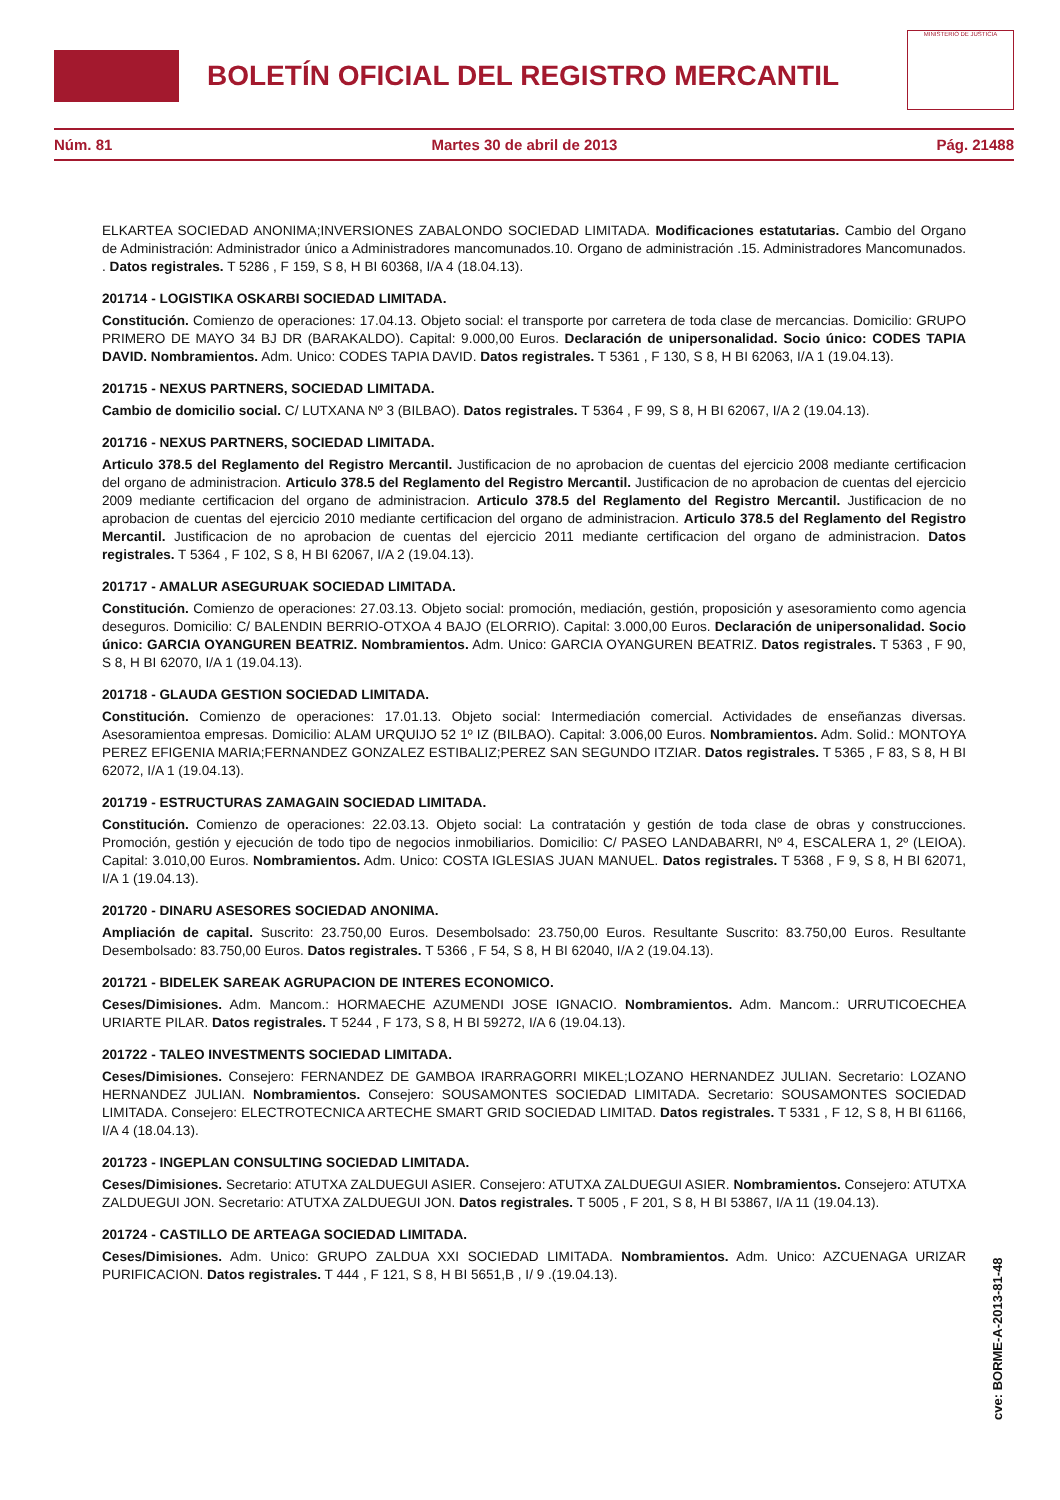BOLETÍN OFICIAL DEL REGISTRO MERCANTIL
MINISTERIO DE JUSTICIA
Núm. 81 Martes 30 de abril de 2013 Pág. 21488
ELKARTEA SOCIEDAD ANONIMA;INVERSIONES ZABALONDO SOCIEDAD LIMITADA. Modificaciones estatutarias. Cambio del Organo de Administración: Administrador único a Administradores mancomunados.10. Organo de administración .15. Administradores Mancomunados. . Datos registrales. T 5286 , F 159, S 8, H BI 60368, I/A 4 (18.04.13).
201714 - LOGISTIKA OSKARBI SOCIEDAD LIMITADA.
Constitución. Comienzo de operaciones: 17.04.13. Objeto social: el transporte por carretera de toda clase de mercancias. Domicilio: GRUPO PRIMERO DE MAYO 34 BJ DR (BARAKALDO). Capital: 9.000,00 Euros. Declaración de unipersonalidad. Socio único: CODES TAPIA DAVID. Nombramientos. Adm. Unico: CODES TAPIA DAVID. Datos registrales. T 5361 , F 130, S 8, H BI 62063, I/A 1 (19.04.13).
201715 - NEXUS PARTNERS, SOCIEDAD LIMITADA.
Cambio de domicilio social. C/ LUTXANA Nº 3 (BILBAO). Datos registrales. T 5364 , F 99, S 8, H BI 62067, I/A 2 (19.04.13).
201716 - NEXUS PARTNERS, SOCIEDAD LIMITADA.
Articulo 378.5 del Reglamento del Registro Mercantil. Justificacion de no aprobacion de cuentas del ejercicio 2008 mediante certificacion del organo de administracion. Articulo 378.5 del Reglamento del Registro Mercantil. Justificacion de no aprobacion de cuentas del ejercicio 2009 mediante certificacion del organo de administracion. Articulo 378.5 del Reglamento del Registro Mercantil. Justificacion de no aprobacion de cuentas del ejercicio 2010 mediante certificacion del organo de administracion. Articulo 378.5 del Reglamento del Registro Mercantil. Justificacion de no aprobacion de cuentas del ejercicio 2011 mediante certificacion del organo de administracion. Datos registrales. T 5364 , F 102, S 8, H BI 62067, I/A 2 (19.04.13).
201717 - AMALUR ASEGURUAK SOCIEDAD LIMITADA.
Constitución. Comienzo de operaciones: 27.03.13. Objeto social: promoción, mediación, gestión, proposición y asesoramiento como agencia deseguros. Domicilio: C/ BALENDIN BERRIO-OTXOA 4 BAJO (ELORRIO). Capital: 3.000,00 Euros. Declaración de unipersonalidad. Socio único: GARCIA OYANGUREN BEATRIZ. Nombramientos. Adm. Unico: GARCIA OYANGUREN BEATRIZ. Datos registrales. T 5363 , F 90, S 8, H BI 62070, I/A 1 (19.04.13).
201718 - GLAUDA GESTION SOCIEDAD LIMITADA.
Constitución. Comienzo de operaciones: 17.01.13. Objeto social: Intermediación comercial. Actividades de enseñanzas diversas. Asesoramientoa empresas. Domicilio: ALAM URQUIJO 52 1º IZ (BILBAO). Capital: 3.006,00 Euros. Nombramientos. Adm. Solid.: MONTOYA PEREZ EFIGENIA MARIA;FERNANDEZ GONZALEZ ESTIBALIZ;PEREZ SAN SEGUNDO ITZIAR. Datos registrales. T 5365 , F 83, S 8, H BI 62072, I/A 1 (19.04.13).
201719 - ESTRUCTURAS ZAMAGAIN SOCIEDAD LIMITADA.
Constitución. Comienzo de operaciones: 22.03.13. Objeto social: La contratación y gestión de toda clase de obras y construcciones. Promoción, gestión y ejecución de todo tipo de negocios inmobiliarios. Domicilio: C/ PASEO LANDABARRI, Nº 4, ESCALERA 1, 2º (LEIOA). Capital: 3.010,00 Euros. Nombramientos. Adm. Unico: COSTA IGLESIAS JUAN MANUEL. Datos registrales. T 5368 , F 9, S 8, H BI 62071, I/A 1 (19.04.13).
201720 - DINARU ASESORES SOCIEDAD ANONIMA.
Ampliación de capital. Suscrito: 23.750,00 Euros. Desembolsado: 23.750,00 Euros. Resultante Suscrito: 83.750,00 Euros. Resultante Desembolsado: 83.750,00 Euros. Datos registrales. T 5366 , F 54, S 8, H BI 62040, I/A 2 (19.04.13).
201721 - BIDELEK SAREAK AGRUPACION DE INTERES ECONOMICO.
Ceses/Dimisiones. Adm. Mancom.: HORMAECHE AZUMENDI JOSE IGNACIO. Nombramientos. Adm. Mancom.: URRUTICOECHEA URIARTE PILAR. Datos registrales. T 5244 , F 173, S 8, H BI 59272, I/A 6 (19.04.13).
201722 - TALEO INVESTMENTS SOCIEDAD LIMITADA.
Ceses/Dimisiones. Consejero: FERNANDEZ DE GAMBOA IRARRAGORRI MIKEL;LOZANO HERNANDEZ JULIAN. Secretario: LOZANO HERNANDEZ JULIAN. Nombramientos. Consejero: SOUSAMONTES SOCIEDAD LIMITADA. Secretario: SOUSAMONTES SOCIEDAD LIMITADA. Consejero: ELECTROTECNICA ARTECHE SMART GRID SOCIEDAD LIMITAD. Datos registrales. T 5331 , F 12, S 8, H BI 61166, I/A 4 (18.04.13).
201723 - INGEPLAN CONSULTING SOCIEDAD LIMITADA.
Ceses/Dimisiones. Secretario: ATUTXA ZALDUEGUI ASIER. Consejero: ATUTXA ZALDUEGUI ASIER. Nombramientos. Consejero: ATUTXA ZALDUEGUI JON. Secretario: ATUTXA ZALDUEGUI JON. Datos registrales. T 5005 , F 201, S 8, H BI 53867, I/A 11 (19.04.13).
201724 - CASTILLO DE ARTEAGA SOCIEDAD LIMITADA.
Ceses/Dimisiones. Adm. Unico: GRUPO ZALDUA XXI SOCIEDAD LIMITADA. Nombramientos. Adm. Unico: AZCUENAGA URIZAR PURIFICACION. Datos registrales. T 444 , F 121, S 8, H BI 5651,B , I/ 9 .(19.04.13).
cve: BORME-A-2013-81-48